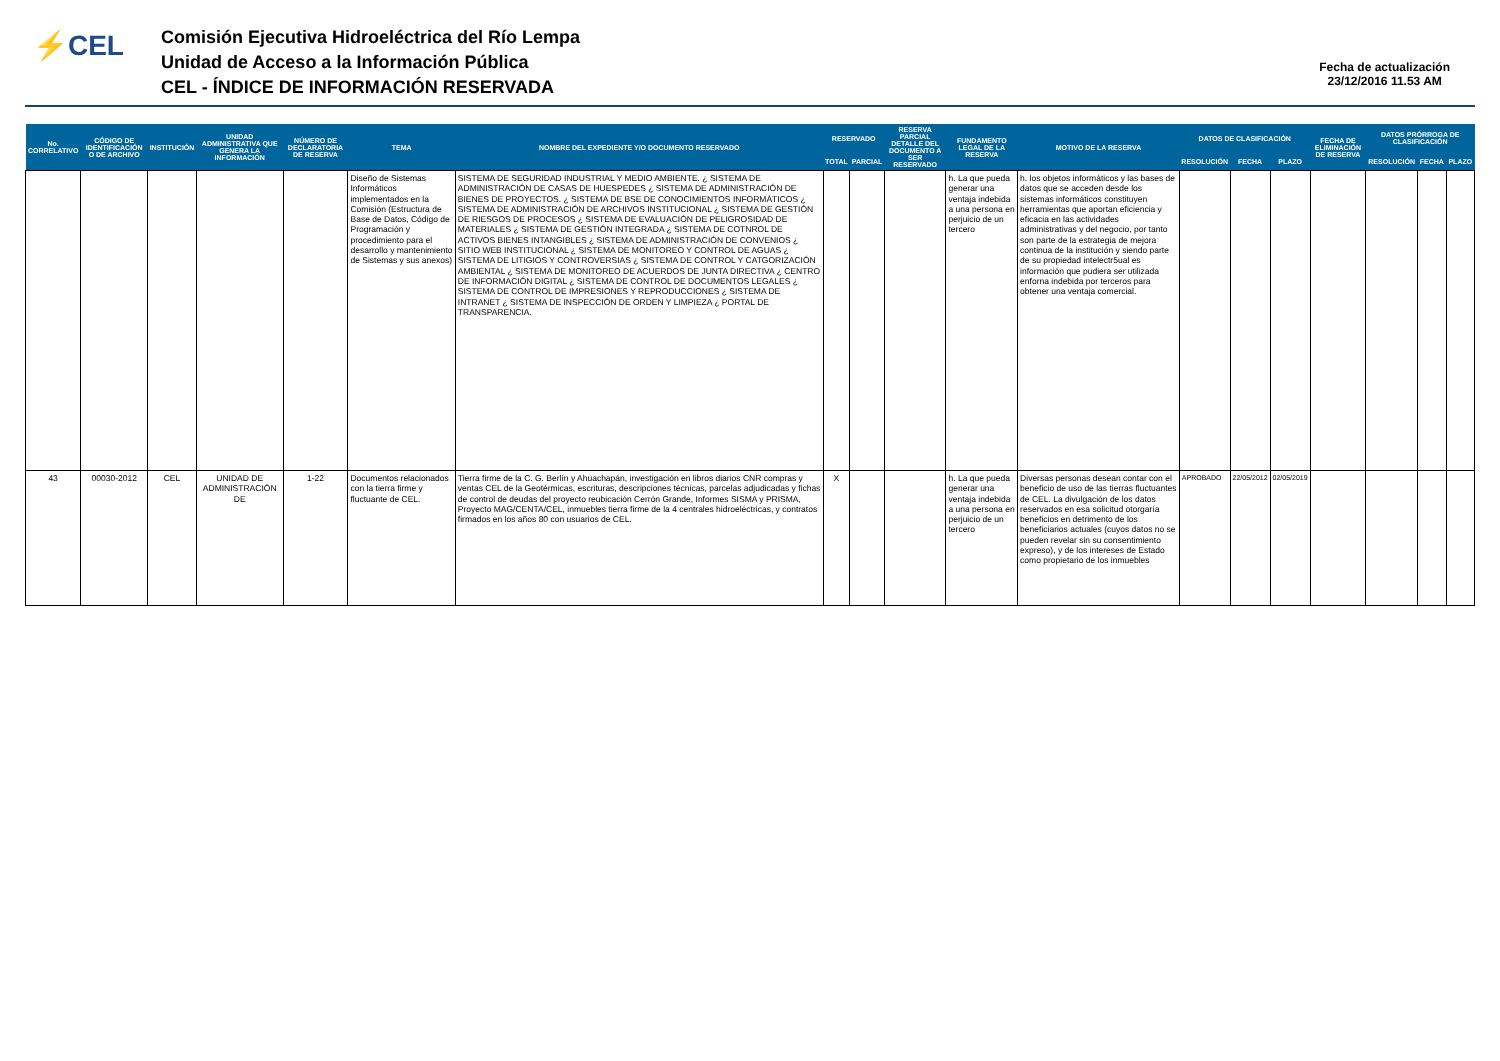⚡CEL
Comisión Ejecutiva Hidroeléctrica del Río Lempa
Unidad de Acceso a la Información Pública
CEL - ÍNDICE DE INFORMACIÓN RESERVADA
Fecha de actualización
23/12/2016 11.53 AM
| No. CORRELATIVO | CÓDIGO DE IDENTIFICACIÓN O DE ARCHIVO | INSTITUCIÓN | UNIDAD ADMINISTRATIVA QUE GENERA LA INFORMACIÓN | NÚMERO DE DECLARATORIA DE RESERVA | TEMA | NOMBRE DEL EXPEDIENTE Y/O DOCUMENTO RESERVADO | RESERVADO | | RESERVA PARCIAL DETALLE DEL DOCUMENTO A SER RESERVADO | FUNDAMENTO LEGAL DE LA RESERVA | MOTIVO DE LA RESERVA | DATOS DE CLASIFICACIÓN | | | FECHA DE ELIMINACIÓN DE RESERVA | DATOS PRÓRROGA DE CLASIFICACIÓN | | |
| --- | --- | --- | --- | --- | --- | --- | --- | --- | --- | --- | --- | --- | --- | --- | --- | --- | --- | --- |
| | | | | | | | TOTAL | PARCIAL | | | | RESOLUCIÓN | FECHA | PLAZO | | RESOLUCIÓN | FECHA | PLAZO |
| | | | | | Diseño de Sistemas Informáticos implementados en la Comisión (Estructura de Base de Datos, Código de Programación y procedimiento para el desarrollo y mantenimiento de Sistemas y sus anexos) | SISTEMA DE SEGURIDAD INDUSTRIAL Y MEDIO AMBIENTE. ¿ SISTEMA DE ADMINISTRACIÓN DE CASAS DE HUESPEDES ¿ SISTEMA DE ADMINISTRACIÓN DE BIENES DE PROYECTOS. ¿ SISTEMA DE BSE DE CONOCIMIENTOS INFORMÁTICOS ¿ SISTEMA DE ADMINISTRACIÓN DE ARCHIVOS INSTITUCIONAL ¿ SISTEMA DE GESTIÓN DE RIESGOS DE PROCESOS ¿ SISTEMA DE EVALUACIÓN DE PELIGROSIDAD DE MATERIALES ¿ SISTEMA DE GESTIÓN INTEGRADA ¿ SISTEMA DE COTNROL DE ACTIVOS BIENES INTANGIBLES ¿ SISTEMA DE ADMINISTRACIÓN DE CONVENIOS ¿ SITIO WEB INSTITUCIONAL ¿ SISTEMA DE MONITOREO Y CONTROL DE AGUAS ¿ SISTEMA DE LITIGIOS Y CONTROVERSIAS ¿ SISTEMA DE CONTROL Y CATGORIZACIÓN AMBIENTAL ¿ SISTEMA DE MONITOREO DE ACUERDOS DE JUNTA DIRECTIVA ¿ CENTRO DE INFORMACIÓN DIGITAL ¿ SISTEMA DE CONTROL DE DOCUMENTOS LEGALES ¿ SISTEMA DE CONTROL DE IMPRESIONES Y REPRODUCCIONES ¿ SISTEMA DE INTRANET ¿ SISTEMA DE INSPECCIÓN DE ORDEN Y LIMPIEZA ¿ PORTAL DE TRANSPARENCIA. | | | | h. La que pueda generar una ventaja indebida a una persona en perjuicio de un tercero | h. los objetos informáticos y las bases de datos que se acceden desde los sistemas informáticos constituyen herramientas que aportan eficiencia y eficacia en las actividades administrativas y del negocio, por tanto son parte de la estrategia de mejora continua de la institución y siendo parte de su propiedad intelectr5ual es información que pudiera ser utilizada enforna indebida por terceros para obtener una ventaja comercial. | | | | | | | |
| 43 | 00030-2012 | CEL | UNIDAD DE ADMINISTRACIÓN DE | 1-22 | Documentos relacionados con la tierra firme y fluctuante de CEL. | Tierra firme de la C. G. Berlín y Ahuachapán, investigación en libros diarios CNR compras y ventas CEL de la Geotérmicas, escrituras, descripciones técnicas, parcelas adjudicadas y fichas de control de deudas del proyecto reubicación Cerrón Grande, Informes SISMA y PRISMA, Proyecto MAG/CENTA/CEL, inmuebles tierra firme de la 4 centrales hidroeléctricas, y contratos firmados en los años 80 con usuarios de CEL. | X | | | h. La que pueda generar una ventaja indebida a una persona en perjuicio de un tercero | Diversas personas desean contar con el beneficio de uso de las tierras fluctuantes de CEL. La divulgación de los datos reservados en esa solicitud otorgaría beneficios en detrimento de los beneficiarios actuales (cuyos datos no se pueden revelar sin su consentimiento expreso), y de los intereses de Estado como propietario de los inmuebles | APROBADO | 22/05/2012 | 02/05/2019 | | | | |